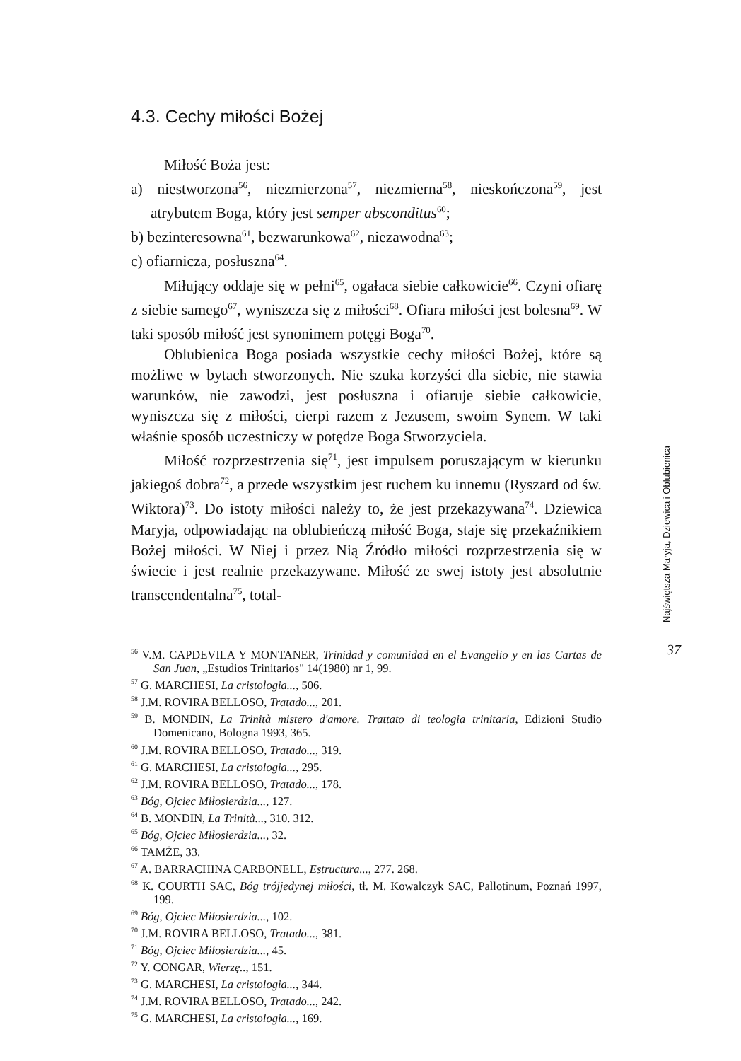4.3. Cechy miłości Bożej
Miłość Boża jest:
a) niestworzona<sup>56</sup>, niezmierzona<sup>57</sup>, niezmierna<sup>58</sup>, nieskończona<sup>59</sup>, jest atrybutem Boga, który jest semper absconditus<sup>60</sup>;
b) bezinteresowna<sup>61</sup>, bezwarunkowa<sup>62</sup>, niezawodna<sup>63</sup>;
c) ofiarnicza, posłuszna<sup>64</sup>.
Miłujący oddaje się w pełni<sup>65</sup>, ogałaca siebie całkowicie<sup>66</sup>. Czyni ofiarę z siebie samego<sup>67</sup>, wyniszcza się z miłości<sup>68</sup>. Ofiara miłości jest bolesna<sup>69</sup>. W taki sposób miłość jest synonimem potęgi Boga<sup>70</sup>.
Oblubienica Boga posiada wszystkie cechy miłości Bożej, które są możliwe w bytach stworzonych. Nie szuka korzyści dla siebie, nie stawia warunków, nie zawodzi, jest posłuszna i ofiaruje siebie całkowicie, wyniszcza się z miłości, cierpi razem z Jezusem, swoim Synem. W taki właśnie sposób uczestniczy w potędze Boga Stworzyciela.
Miłość rozprzestrzenia się<sup>71</sup>, jest impulsem poruszającym w kierunku jakiegoś dobra<sup>72</sup>, a przede wszystkim jest ruchem ku innemu (Ryszard od św. Wiktora)<sup>73</sup>. Do istoty miłości należy to, że jest przekazywana<sup>74</sup>. Dziewica Maryja, odpowiadając na oblubieńczą miłość Boga, staje się przekaźnikiem Bożej miłości. W Niej i przez Nią Źródło miłości rozprzestrzenia się w świecie i jest realnie przekazywane. Miłość ze swej istoty jest absolutnie transcendentalna<sup>75</sup>, total-
<sup>56</sup> V.M. CAPDEVILA Y MONTANER, Trinidad y comunidad en el Evangelio y en las Cartas de San Juan, „Estudios Trinitarios" 14(1980) nr 1, 99.
<sup>57</sup> G. MARCHESI, La cristologia..., 506.
<sup>58</sup> J.M. ROVIRA BELLOSO, Tratado..., 201.
<sup>59</sup> B. MONDIN, La Trinità mistero d'amore. Trattato di teologia trinitaria, Edizioni Studio Domenicano, Bologna 1993, 365.
<sup>60</sup> J.M. ROVIRA BELLOSO, Tratado..., 319.
<sup>61</sup> G. MARCHESI, La cristologia..., 295.
<sup>62</sup> J.M. ROVIRA BELLOSO, Tratado..., 178.
<sup>63</sup> Bóg, Ojciec Miłosierdzia..., 127.
<sup>64</sup> B. MONDIN, La Trinità..., 310. 312.
<sup>65</sup> Bóg, Ojciec Miłosierdzia..., 32.
<sup>66</sup> TAMŻE, 33.
<sup>67</sup> A. BARRACHINA CARBONELL, Estructura..., 277. 268.
<sup>68</sup> K. COURTH SAC, Bóg trójjedynej miłości, tł. M. Kowalczyk SAC, Pallotinum, Poznań 1997, 199.
<sup>69</sup> Bóg, Ojciec Miłosierdzia..., 102.
<sup>70</sup> J.M. ROVIRA BELLOSO, Tratado..., 381.
<sup>71</sup> Bóg, Ojciec Miłosierdzia..., 45.
<sup>72</sup> Y. CONGAR, Wierzę.., 151.
<sup>73</sup> G. MARCHESI, La cristologia..., 344.
<sup>74</sup> J.M. ROVIRA BELLOSO, Tratado..., 242.
<sup>75</sup> G. MARCHESI, La cristologia..., 169.
Najświętsza Maryja, Dziewica i Oblubienica
37